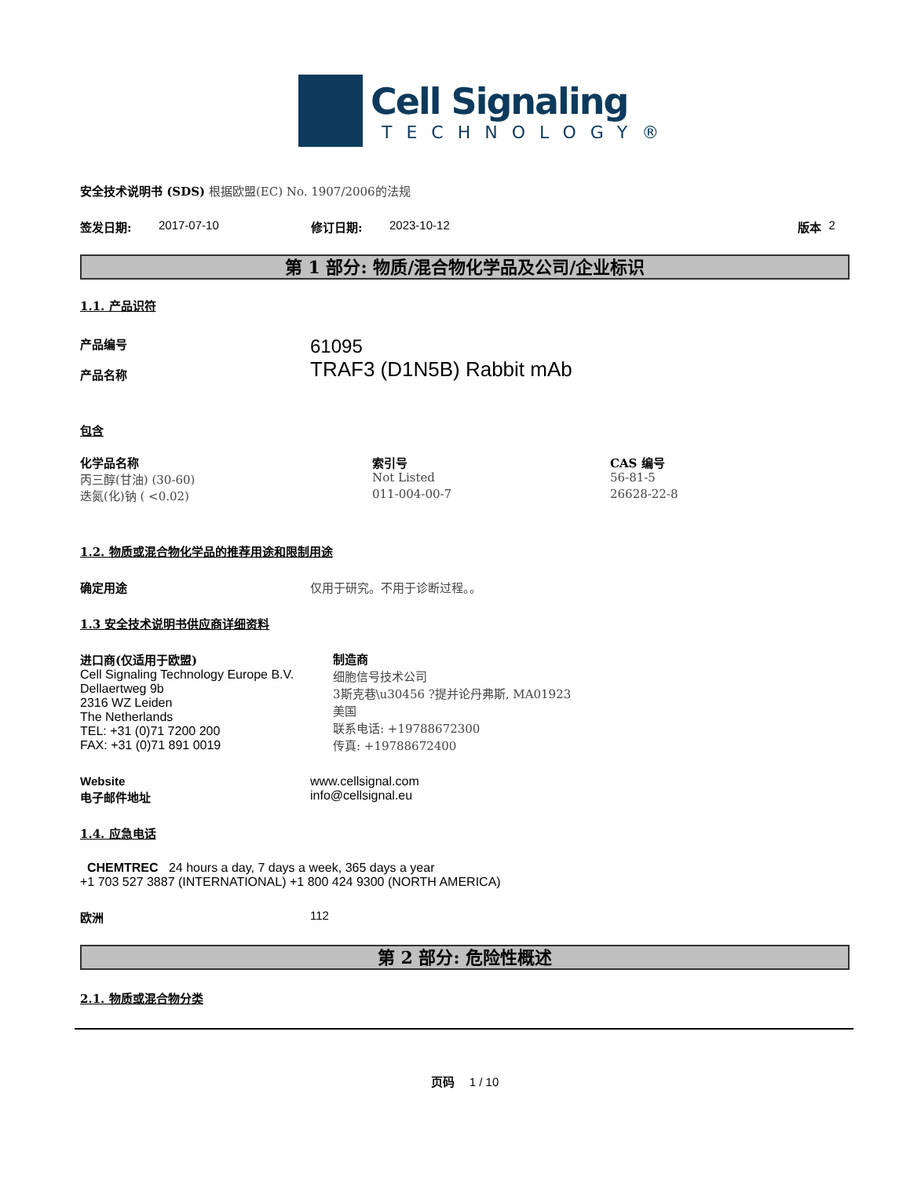Cell Signaling
TECHNOLOGY®
安全技术说明书 (SDS) 根据欧盟(EC) No. 1907/2006的法规
签发日期: 2017-07-10 修订日期: 2023-10-12 版本 2
第 1 部分: 物质/混合物化学品及公司/企业标识
1.1. 产品识符
产品编号
产品名称
61095
TRAF3 (D1N5B) Rabbit mAb
包含
| 化学品名称 | 索引号 | CAS 编号 |
| --- | --- | --- |
| 丙三醇(甘油) (30-60) | Not Listed | 56-81-5 |
| 迭氮(化)钠 ( <0.02) | 011-004-00-7 | 26628-22-8 |
1.2. 物质或混合物化学品的推荐用途和限制用途
确定用途 仅用于研究。不用于诊断过程。。
1.3 安全技术说明书供应商详细资料
进口商(仅适用于欧盟)
Cell Signaling Technology Europe B.V.
Dellaertweg 9b
2316 WZ Leiden
The Netherlands
TEL: +31 (0)71 7200 200
FAX: +31 (0)71 891 0019
制造商
细胞信号技术公司
3斯克巷\u30456 ?提并论丹弗斯, MA01923
美国
联系电话: +19788672300
传真: +19788672400
Website
电子邮件地址 www.cellsignal.com
info@cellsignal.eu
1.4. 应急电话
CHEMTREC 24 hours a day, 7 days a week, 365 days a year
+1 703 527 3887 (INTERNATIONAL) +1 800 424 9300 (NORTH AMERICA)
欧洲 112
第 2 部分: 危险性概述
2.1. 物质或混合物分类
页码 1 / 10